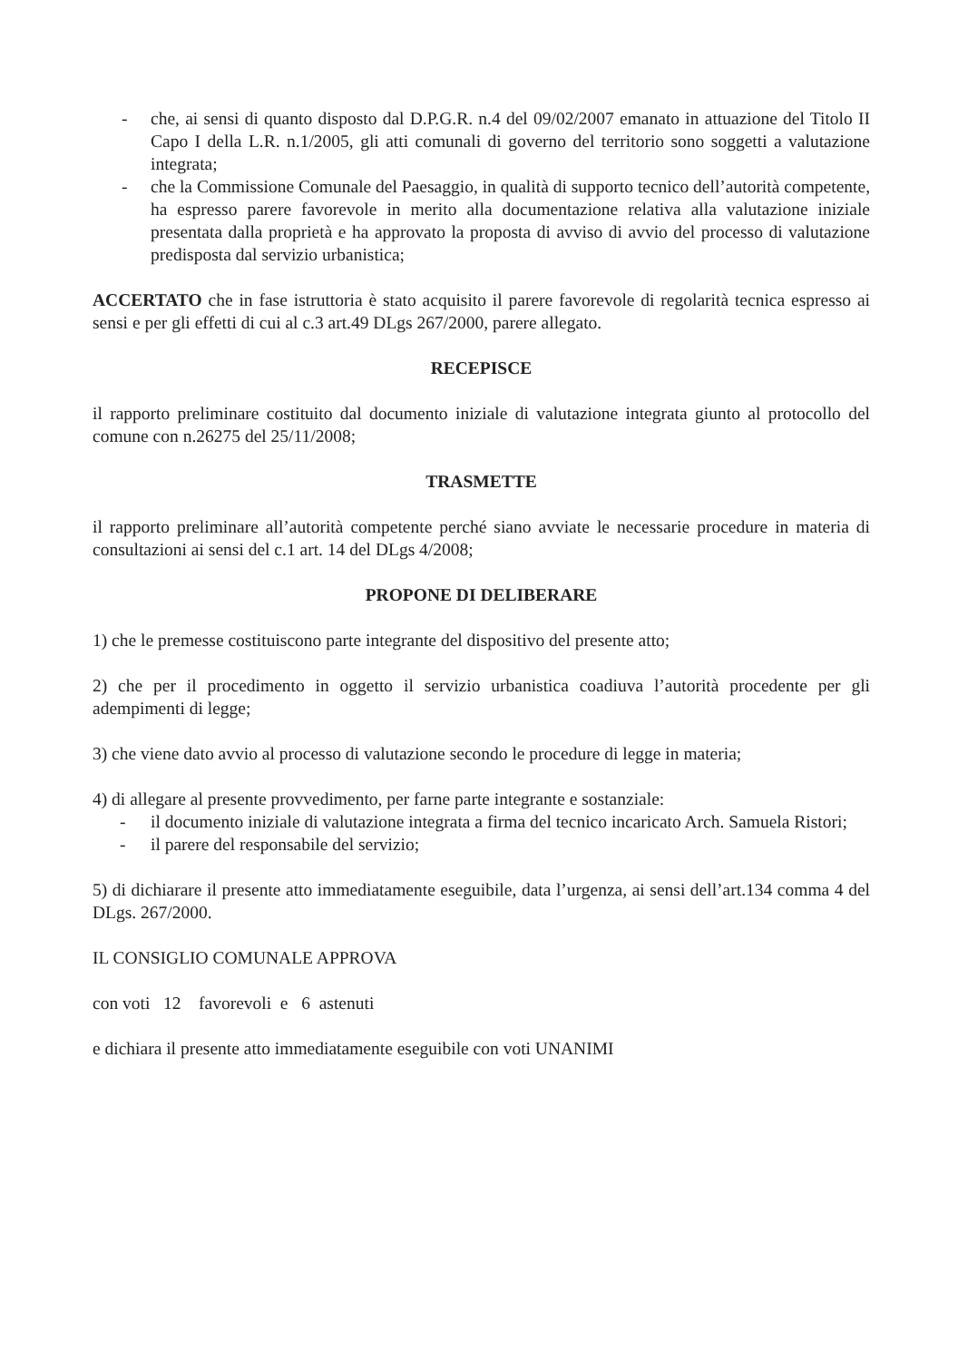- che, ai sensi di quanto disposto dal D.P.G.R. n.4 del 09/02/2007 emanato in attuazione del Titolo II Capo I della L.R. n.1/2005, gli atti comunali di governo del territorio sono soggetti a valutazione integrata;
- che la Commissione Comunale del Paesaggio, in qualità di supporto tecnico dell’autorità competente, ha espresso parere favorevole in merito alla documentazione relativa alla valutazione iniziale presentata dalla proprietà e ha approvato la proposta di avviso di avvio del processo di valutazione predisposta dal servizio urbanistica;
ACCERTATO che in fase istruttoria è stato acquisito il parere favorevole di regolarità tecnica espresso ai sensi e per gli effetti di cui al c.3 art.49 DLgs 267/2000, parere allegato.
RECEPISCE
il rapporto preliminare costituito dal documento iniziale di valutazione integrata giunto al protocollo del comune con n.26275 del 25/11/2008;
TRASMETTE
il rapporto preliminare all’autorità competente perché siano avviate le necessarie procedure in materia di consultazioni ai sensi del c.1 art. 14 del DLgs 4/2008;
PROPONE DI DELIBERARE
1) che le premesse costituiscono parte integrante del dispositivo del presente atto;
2) che per il procedimento in oggetto il servizio urbanistica coadiuva l’autorità procedente per gli adempimenti di legge;
3) che viene dato avvio al processo di valutazione secondo le procedure di legge in materia;
4) di allegare al presente provvedimento, per farne parte integrante e sostanziale:
- il documento iniziale di valutazione integrata a firma del tecnico incaricato Arch. Samuela Ristori;
- il parere del responsabile del servizio;
5) di dichiarare il presente atto immediatamente eseguibile, data l’urgenza, ai sensi dell’art.134 comma 4 del DLgs. 267/2000.
IL CONSIGLIO COMUNALE APPROVA
con voti 12 favorevoli e 6 astenuti
e dichiara il presente atto immediatamente eseguibile con voti UNANIMI